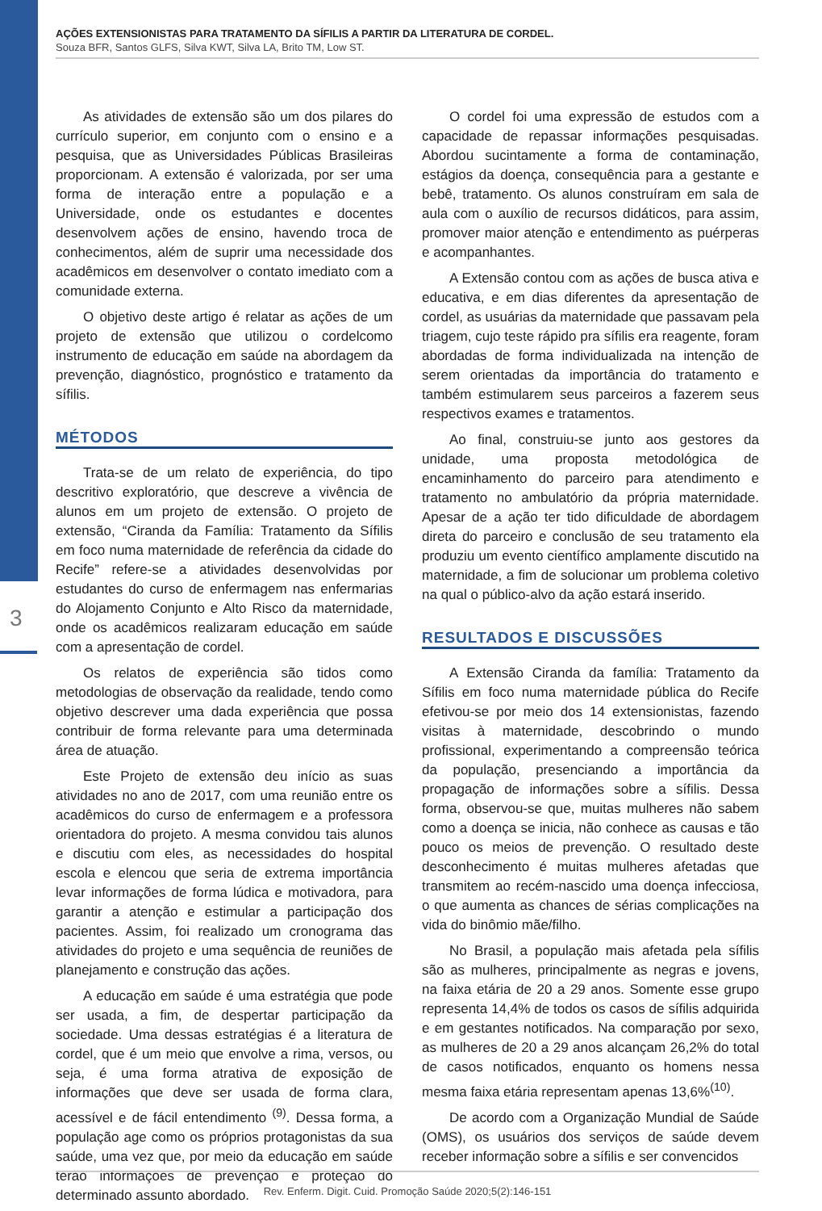3
AÇÕES EXTENSIONISTAS PARA TRATAMENTO DA SÍFILIS A PARTIR DA LITERATURA DE CORDEL.
Souza BFR, Santos GLFS, Silva KWT, Silva LA, Brito TM, Low ST.
As atividades de extensão são um dos pilares do currículo superior, em conjunto com o ensino e a pesquisa, que as Universidades Públicas Brasileiras proporcionam. A extensão é valorizada, por ser uma forma de interação entre a população e a Universidade, onde os estudantes e docentes desenvolvem ações de ensino, havendo troca de conhecimentos, além de suprir uma necessidade dos acadêmicos em desenvolver o contato imediato com a comunidade externa.
O objetivo deste artigo é relatar as ações de um projeto de extensão que utilizou o cordelcomo instrumento de educação em saúde na abordagem da prevenção, diagnóstico, prognóstico e tratamento da sífilis.
MÉTODOS
Trata-se de um relato de experiência, do tipo descritivo exploratório, que descreve a vivência de alunos em um projeto de extensão. O projeto de extensão, “Ciranda da Família: Tratamento da Sífilis em foco numa maternidade de referência da cidade do Recife” refere-se a atividades desenvolvidas por estudantes do curso de enfermagem nas enfermarias do Alojamento Conjunto e Alto Risco da maternidade, onde os acadêmicos realizaram educação em saúde com a apresentação de cordel.
Os relatos de experiência são tidos como metodologias de observação da realidade, tendo como objetivo descrever uma dada experiência que possa contribuir de forma relevante para uma determinada área de atuação.
Este Projeto de extensão deu início as suas atividades no ano de 2017, com uma reunião entre os acadêmicos do curso de enfermagem e a professora orientadora do projeto. A mesma convidou tais alunos e discutiu com eles, as necessidades do hospital escola e elencou que seria de extrema importância levar informações de forma lúdica e motivadora, para garantir a atenção e estimular a participação dos pacientes. Assim, foi realizado um cronograma das atividades do projeto e uma sequência de reuniões de planejamento e construção das ações.
A educação em saúde é uma estratégia que pode ser usada, a fim, de despertar participação da sociedade. Uma dessas estratégias é a literatura de cordel, que é um meio que envolve a rima, versos, ou seja, é uma forma atrativa de exposição de informações que deve ser usada de forma clara, acessível e de fácil entendimento <sup>(9)</sup>. Dessa forma, a população age como os próprios protagonistas da sua saúde, uma vez que, por meio da educação em saúde terão informações de prevenção e proteção do determinado assunto abordado.
O cordel foi uma expressão de estudos com a capacidade de repassar informações pesquisadas. Abordou sucintamente a forma de contaminação, estágios da doença, consequência para a gestante e bebê, tratamento. Os alunos construíram em sala de aula com o auxílio de recursos didáticos, para assim, promover maior atenção e entendimento as puérperas e acompanhantes.
A Extensão contou com as ações de busca ativa e educativa, e em dias diferentes da apresentação de cordel, as usuárias da maternidade que passavam pela triagem, cujo teste rápido pra sífilis era reagente, foram abordadas de forma individualizada na intenção de serem orientadas da importância do tratamento e também estimularem seus parceiros a fazerem seus respectivos exames e tratamentos.
Ao final, construiu-se junto aos gestores da unidade, uma proposta metodológica de encaminhamento do parceiro para atendimento e tratamento no ambulatório da própria maternidade. Apesar de a ação ter tido dificuldade de abordagem direta do parceiro e conclusão de seu tratamento ela produziu um evento científico amplamente discutido na maternidade, a fim de solucionar um problema coletivo na qual o público-alvo da ação estará inserido.
RESULTADOS E DISCUSSÕES
A Extensão Ciranda da família: Tratamento da Sífilis em foco numa maternidade pública do Recife efetivou-se por meio dos 14 extensionistas, fazendo visitas à maternidade, descobrindo o mundo profissional, experimentando a compreensão teórica da população, presenciando a importância da propagação de informações sobre a sífilis. Dessa forma, observou-se que, muitas mulheres não sabem como a doença se inicia, não conhece as causas e tão pouco os meios de prevenção. O resultado deste desconhecimento é muitas mulheres afetadas que transmitem ao recém-nascido uma doença infecciosa, o que aumenta as chances de sérias complicações na vida do binômio mãe/filho.
No Brasil, a população mais afetada pela sífilis são as mulheres, principalmente as negras e jovens, na faixa etária de 20 a 29 anos. Somente esse grupo representa 14,4% de todos os casos de sífilis adquirida e em gestantes notificados. Na comparação por sexo, as mulheres de 20 a 29 anos alcançam 26,2% do total de casos notificados, enquanto os homens nessa mesma faixa etária representam apenas 13,6%<sup>(10)</sup>.
De acordo com a Organização Mundial de Saúde (OMS), os usuários dos serviços de saúde devem receber informação sobre a sífilis e ser convencidos
Rev. Enferm. Digit. Cuid. Promoção Saúde 2020;5(2):146-151